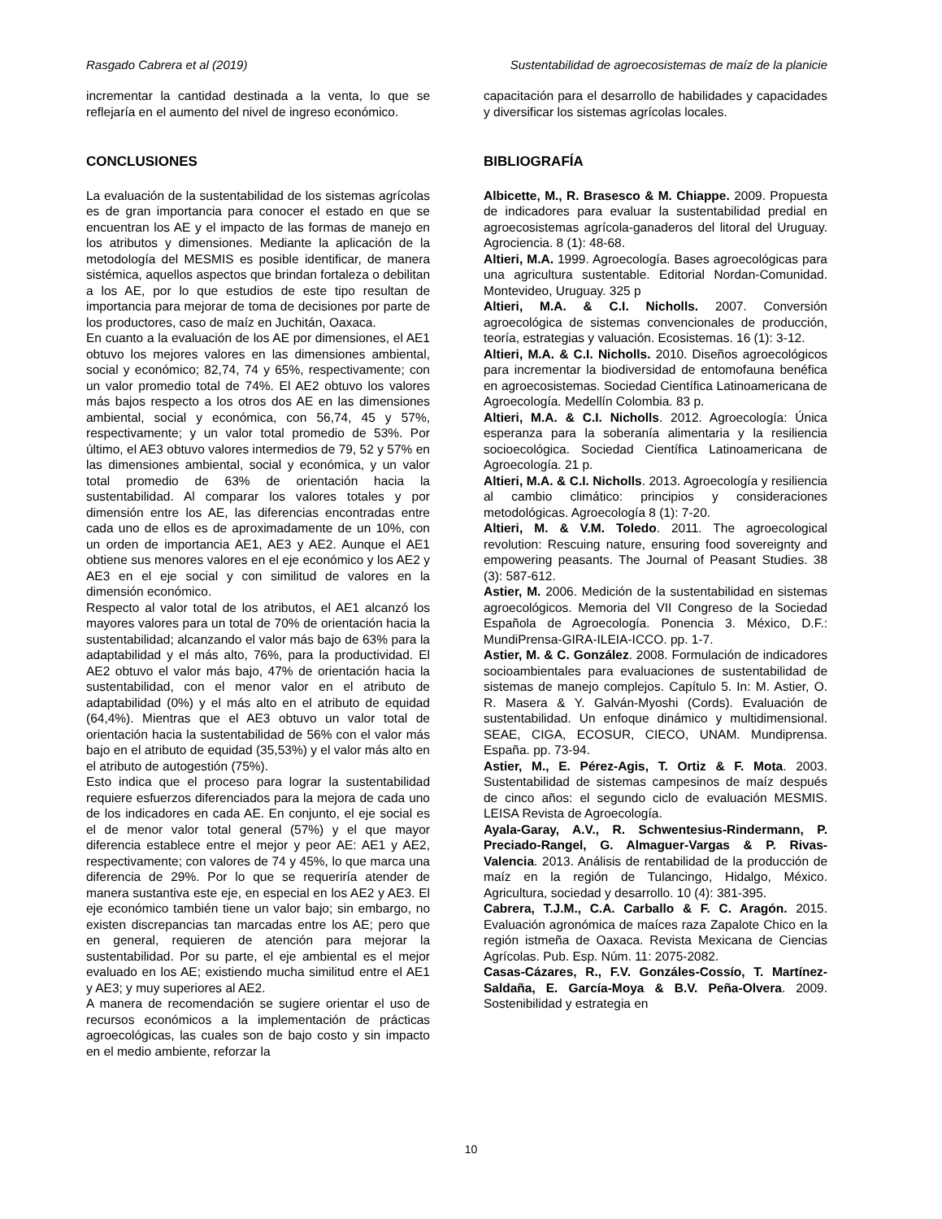Rasgado Cabrera et al (2019) Sustentabilidad de agroecosistemas de maíz de la planicie
incrementar la cantidad destinada a la venta, lo que se reflejaría en el aumento del nivel de ingreso económico.
CONCLUSIONES
La evaluación de la sustentabilidad de los sistemas agrícolas es de gran importancia para conocer el estado en que se encuentran los AE y el impacto de las formas de manejo en los atributos y dimensiones. Mediante la aplicación de la metodología del MESMIS es posible identificar, de manera sistémica, aquellos aspectos que brindan fortaleza o debilitan a los AE, por lo que estudios de este tipo resultan de importancia para mejorar de toma de decisiones por parte de los productores, caso de maíz en Juchitán, Oaxaca.
En cuanto a la evaluación de los AE por dimensiones, el AE1 obtuvo los mejores valores en las dimensiones ambiental, social y económico; 82,74, 74 y 65%, respectivamente; con un valor promedio total de 74%. El AE2 obtuvo los valores más bajos respecto a los otros dos AE en las dimensiones ambiental, social y económica, con 56,74, 45 y 57%, respectivamente; y un valor total promedio de 53%. Por último, el AE3 obtuvo valores intermedios de 79, 52 y 57% en las dimensiones ambiental, social y económica, y un valor total promedio de 63% de orientación hacia la sustentabilidad. Al comparar los valores totales y por dimensión entre los AE, las diferencias encontradas entre cada uno de ellos es de aproximadamente de un 10%, con un orden de importancia AE1, AE3 y AE2. Aunque el AE1 obtiene sus menores valores en el eje económico y los AE2 y AE3 en el eje social y con similitud de valores en la dimensión económico.
Respecto al valor total de los atributos, el AE1 alcanzó los mayores valores para un total de 70% de orientación hacia la sustentabilidad; alcanzando el valor más bajo de 63% para la adaptabilidad y el más alto, 76%, para la productividad. El AE2 obtuvo el valor más bajo, 47% de orientación hacia la sustentabilidad, con el menor valor en el atributo de adaptabilidad (0%) y el más alto en el atributo de equidad (64,4%). Mientras que el AE3 obtuvo un valor total de orientación hacia la sustentabilidad de 56% con el valor más bajo en el atributo de equidad (35,53%) y el valor más alto en el atributo de autogestión (75%).
Esto indica que el proceso para lograr la sustentabilidad requiere esfuerzos diferenciados para la mejora de cada uno de los indicadores en cada AE. En conjunto, el eje social es el de menor valor total general (57%) y el que mayor diferencia establece entre el mejor y peor AE: AE1 y AE2, respectivamente; con valores de 74 y 45%, lo que marca una diferencia de 29%. Por lo que se requeriría atender de manera sustantiva este eje, en especial en los AE2 y AE3. El eje económico también tiene un valor bajo; sin embargo, no existen discrepancias tan marcadas entre los AE; pero que en general, requieren de atención para mejorar la sustentabilidad. Por su parte, el eje ambiental es el mejor evaluado en los AE; existiendo mucha similitud entre el AE1 y AE3; y muy superiores al AE2.
A manera de recomendación se sugiere orientar el uso de recursos económicos a la implementación de prácticas agroecológicas, las cuales son de bajo costo y sin impacto en el medio ambiente, reforzar la
capacitación para el desarrollo de habilidades y capacidades y diversificar los sistemas agrícolas locales.
BIBLIOGRAFÍA
Albicette, M., R. Brasesco & M. Chiappe. 2009. Propuesta de indicadores para evaluar la sustentabilidad predial en agroecosistemas agrícola-ganaderos del litoral del Uruguay. Agrociencia. 8 (1): 48-68.
Altieri, M.A. 1999. Agroecología. Bases agroecológicas para una agricultura sustentable. Editorial Nordan-Comunidad. Montevideo, Uruguay. 325 p
Altieri, M.A. & C.I. Nicholls. 2007. Conversión agroecológica de sistemas convencionales de producción, teoría, estrategias y valuación. Ecosistemas. 16 (1): 3-12.
Altieri, M.A. & C.I. Nicholls. 2010. Diseños agroecológicos para incrementar la biodiversidad de entomofauna benéfica en agroecosistemas. Sociedad Científica Latinoamericana de Agroecología. Medellín Colombia. 83 p.
Altieri, M.A. & C.I. Nicholls. 2012. Agroecología: Única esperanza para la soberanía alimentaria y la resiliencia socioecológica. Sociedad Científica Latinoamericana de Agroecología. 21 p.
Altieri, M.A. & C.I. Nicholls. 2013. Agroecología y resiliencia al cambio climático: principios y consideraciones metodológicas. Agroecología 8 (1): 7-20.
Altieri, M. & V.M. Toledo. 2011. The agroecological revolution: Rescuing nature, ensuring food sovereignty and empowering peasants. The Journal of Peasant Studies. 38 (3): 587-612.
Astier, M. 2006. Medición de la sustentabilidad en sistemas agroecológicos. Memoria del VII Congreso de la Sociedad Española de Agroecología. Ponencia 3. México, D.F.: MundiPrensa-GIRA-ILEIA-ICCO. pp. 1-7.
Astier, M. & C. González. 2008. Formulación de indicadores socioambientales para evaluaciones de sustentabilidad de sistemas de manejo complejos. Capítulo 5. In: M. Astier, O. R. Masera & Y. Galván-Myoshi (Cords). Evaluación de sustentabilidad. Un enfoque dinámico y multidimensional. SEAE, CIGA, ECOSUR, CIECO, UNAM. Mundiprensa. España. pp. 73-94.
Astier, M., E. Pérez-Agis, T. Ortiz & F. Mota. 2003. Sustentabilidad de sistemas campesinos de maíz después de cinco años: el segundo ciclo de evaluación MESMIS. LEISA Revista de Agroecología.
Ayala-Garay, A.V., R. Schwentesius-Rindermann, P. Preciado-Rangel, G. Almaguer-Vargas & P. Rivas-Valencia. 2013. Análisis de rentabilidad de la producción de maíz en la región de Tulancingo, Hidalgo, México. Agricultura, sociedad y desarrollo. 10 (4): 381-395.
Cabrera, T.J.M., C.A. Carballo & F. C. Aragón. 2015. Evaluación agronómica de maíces raza Zapalote Chico en la región istmeña de Oaxaca. Revista Mexicana de Ciencias Agrícolas. Pub. Esp. Núm. 11: 2075-2082.
Casas-Cázares, R., F.V. Gonzáles-Cossío, T. Martínez-Saldaña, E. García-Moya & B.V. Peña-Olvera. 2009. Sostenibilidad y estrategia en
10